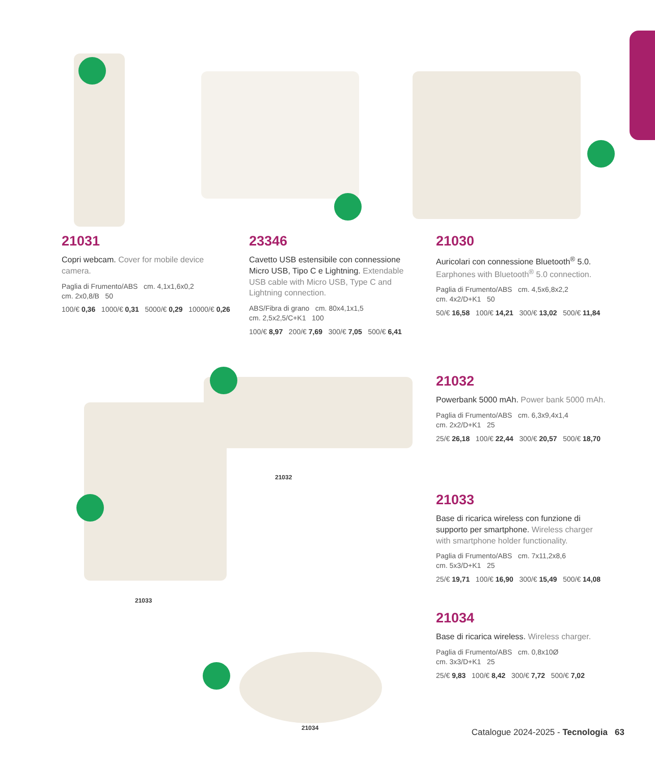21031
Copri webcam. Cover for mobile device camera.
Paglia di Frumento/ABS cm. 4,1x1,6x0,2
cm. 2x0,8/B 50
100/€ 0,36 1000/€ 0,31 5000/€ 0,29 10000/€ 0,26
23346
Cavetto USB estensibile con connessione Micro USB, Tipo C e Lightning. Extendable USB cable with Micro USB, Type C and Lightning connection.
ABS/Fibra di grano cm. 80x4,1x1,5
cm. 2,5x2,5/C+K1 100
100/€ 8,97 200/€ 7,69 300/€ 7,05 500/€ 6,41
21030
Auricolari con connessione Bluetooth<sup>®</sup> 5.0. Earphones with Bluetooth<sup>®</sup> 5.0 connection.
Paglia di Frumento/ABS cm. 4,5x6,8x2,2
cm. 4x2/D+K1 50
50/€ 16,58 100/€ 14,21 300/€ 13,02 500/€ 11,84
21032
Powerbank 5000 mAh. Power bank 5000 mAh.
Paglia di Frumento/ABS cm. 6,3x9,4x1,4
cm. 2x2/D+K1 25
25/€ 26,18 100/€ 22,44 300/€ 20,57 500/€ 18,70
21033
Base di ricarica wireless con funzione di supporto per smartphone. Wireless charger with smartphone holder functionality.
Paglia di Frumento/ABS cm. 7x11,2x8,6
cm. 5x3/D+K1 25
25/€ 19,71 100/€ 16,90 300/€ 15,49 500/€ 14,08
21034
Base di ricarica wireless. Wireless charger.
Paglia di Frumento/ABS cm. 0,8x10Ø
cm. 3x3/D+K1 25
25/€ 9,83 100/€ 8,42 300/€ 7,72 500/€ 7,02
21032
21033
21034
Catalogue 2024-2025 - Tecnologia 63